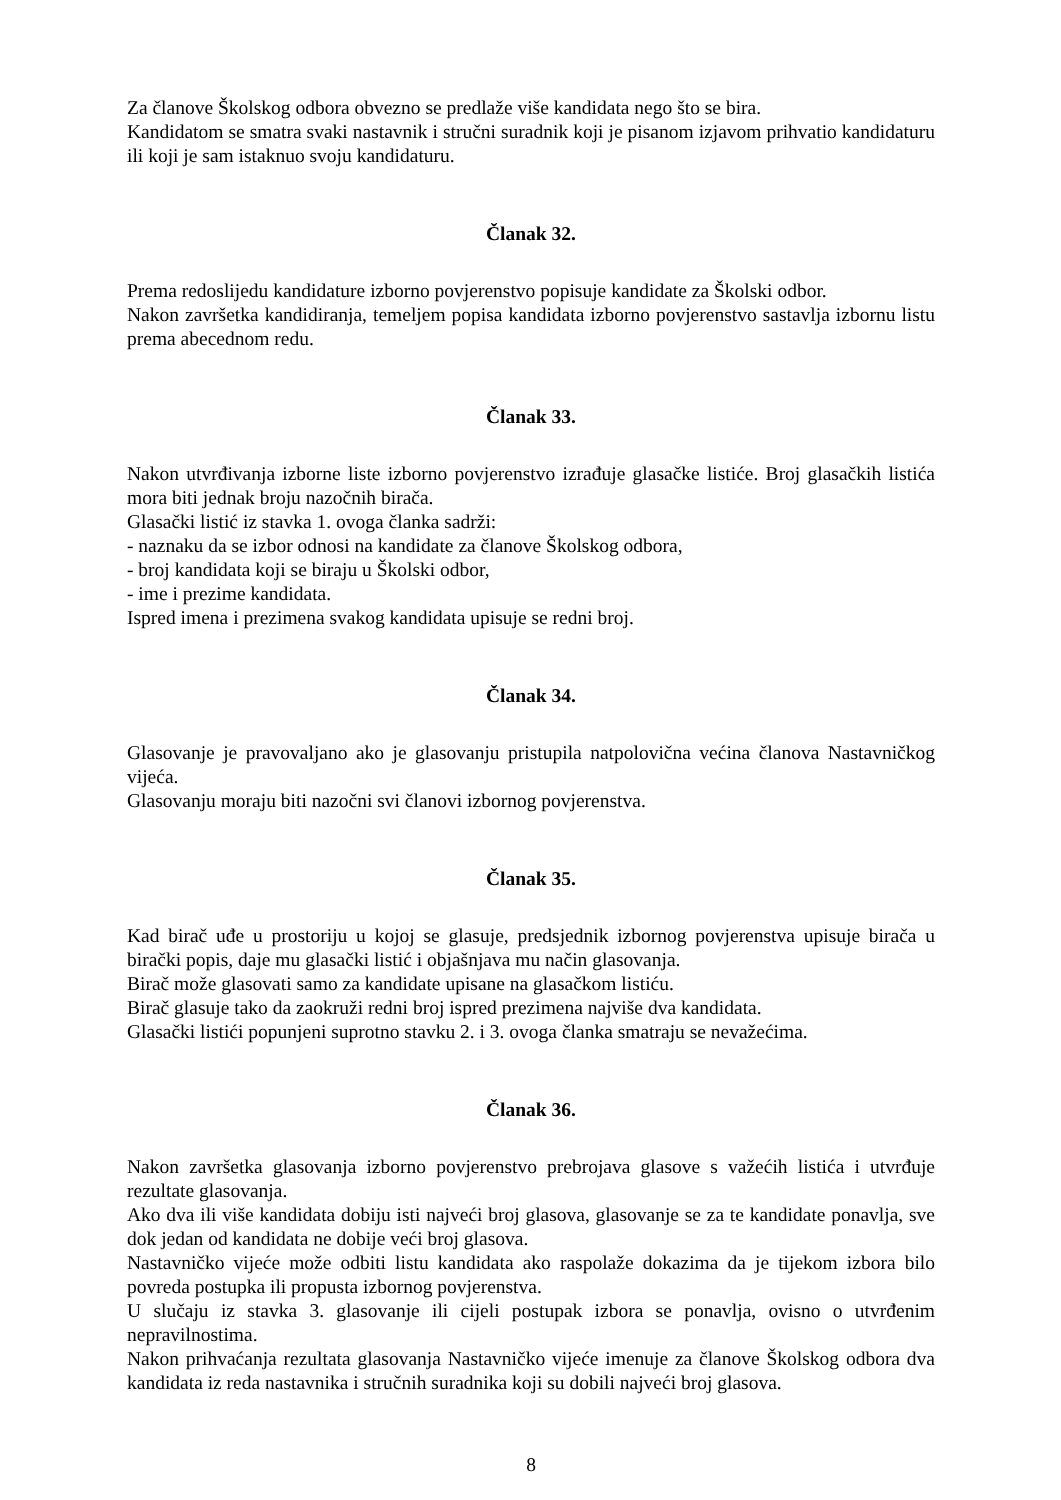Za članove Školskog odbora obvezno se predlaže više kandidata nego što se bira.
Kandidatom se smatra svaki nastavnik i stručni suradnik koji je pisanom izjavom prihvatio kandidaturu ili koji je sam istaknuo svoju kandidaturu.
Članak 32.
Prema redoslijedu kandidature izborno povjerenstvo popisuje kandidate za Školski odbor.
Nakon završetka kandidiranja, temeljem popisa kandidata izborno povjerenstvo sastavlja izbornu listu prema abecednom redu.
Članak 33.
Nakon utvrđivanja izborne liste izborno povjerenstvo izrađuje glasačke listiće. Broj glasačkih listića mora biti jednak broju nazočnih birača.
Glasački listić iz stavka 1. ovoga članka sadrži:
- naznaku da se izbor odnosi na kandidate za članove Školskog odbora,
- broj kandidata koji se biraju u Školski odbor,
- ime i prezime kandidata.
Ispred imena i prezimena svakog kandidata upisuje se redni broj.
Članak 34.
Glasovanje je pravovaljano ako je glasovanju pristupila natpolovična većina članova Nastavničkog vijeća.
Glasovanju moraju biti nazočni svi članovi izbornog povjerenstva.
Članak 35.
Kad birač uđe u prostoriju u kojoj se glasuje, predsjednik izbornog povjerenstva upisuje birača u birački popis, daje mu glasački listić i objašnjava mu način glasovanja.
Birač može glasovati samo za kandidate upisane na glasačkom listiću.
Birač glasuje tako da zaokruži redni broj ispred prezimena najviše dva kandidata.
Glasački listići popunjeni suprotno stavku 2. i 3. ovoga članka smatraju se nevažećima.
Članak 36.
Nakon završetka glasovanja izborno povjerenstvo prebrojava glasove s važećih listića i utvrđuje rezultate glasovanja.
Ako dva ili više kandidata dobiju isti najveći broj glasova, glasovanje se za te kandidate ponavlja, sve dok jedan od kandidata ne dobije veći broj glasova.
Nastavničko vijeće može odbiti listu kandidata ako raspolaže dokazima da je tijekom izbora bilo povreda postupka ili propusta izbornog povjerenstva.
U slučaju iz stavka 3. glasovanje ili cijeli postupak izbora se ponavlja, ovisno o utvrđenim nepravilnostima.
Nakon prihvaćanja rezultata glasovanja Nastavničko vijeće imenuje za članove Školskog odbora dva kandidata iz reda nastavnika i stručnih suradnika koji su dobili najveći broj glasova.
8